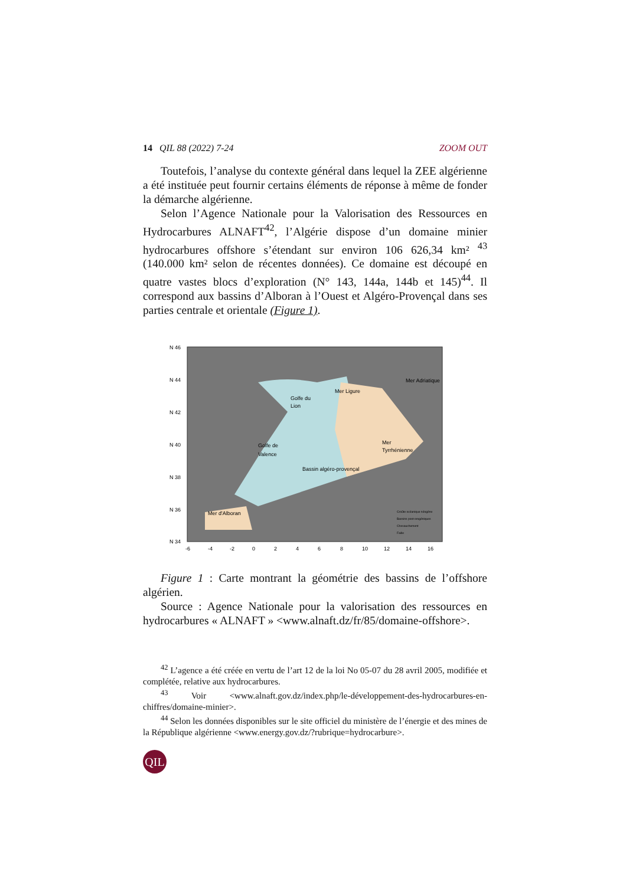14 QIL 88 (2022) 7-24 ZOOM OUT
Toutefois, l’analyse du contexte général dans lequel la ZEE algérienne a été instituée peut fournir certains éléments de réponse à même de fonder la démarche algérienne.
Selon l’Agence Nationale pour la Valorisation des Ressources en Hydrocarbures ALNAFT<sup>42</sup>, l’Algérie dispose d’un domaine minier hydrocarbures offshore s’étendant sur environ 106 626,34 km² <sup>43</sup> (140.000 km² selon de récentes données). Ce domaine est découpé en quatre vastes blocs d’exploration (N° 143, 144a, 144b et 145)<sup>44</sup>. Il correspond aux bassins d’Alboran à l’Ouest et Algéro-Provençal dans ses parties centrale et orientale (Figure 1).
N 46
N 44
N 42
N 40
N 38
N 36
N 34
-6
-4
-2
0
2
4
6
8
10
12
14
16
Golfe du
Lion
Mer Ligure
Golfe de
Valence
Bassin algéro-provençal
Mer
Tyrrhénienne
Mer Adriatique
Mer d'Alboran
Croûte océanique néogène
Bassins post-orogéniques
Chevauchement
Faille
Figure 1 : Carte montrant la géométrie des bassins de l’offshore algérien.
Source : Agence Nationale pour la valorisation des ressources en hydrocarbures « ALNAFT » <www.alnaft.dz/fr/85/domaine-offshore>.
<sup>42</sup> L’agence a été créée en vertu de l’art 12 de la loi No 05-07 du 28 avril 2005, modifiée et complétée, relative aux hydrocarbures.
<sup>43</sup> Voir <www.alnaft.gov.dz/index.php/le-développement-des-hydrocarbures-en-chiffres/domaine-minier>.
<sup>44</sup> Selon les données disponibles sur le site officiel du ministère de l’énergie et des mines de la République algérienne <www.energy.gov.dz/?rubrique=hydrocarbure>.
QIL